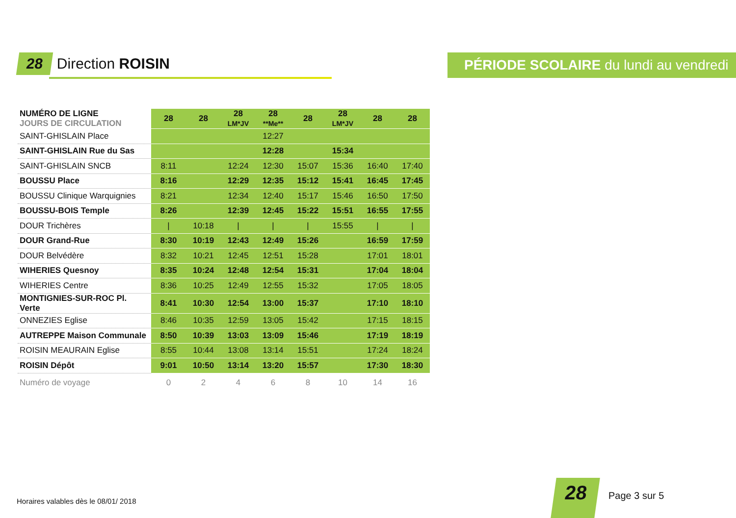28 Direction ROISIN
PÉRIODE SCOLAIRE du lundi au vendredi
| NUMÉRO DE LIGNE JOURS DE CIRCULATION | 28 | 28 | 28 LM*JV | 28 **Me** | 28 | 28 LM*JV | 28 | 28 |
| SAINT-GHISLAIN Place | | | | 12:27 | | | | |
| SAINT-GHISLAIN Rue du Sas | | | | 12:28 | | 15:34 | | |
| SAINT-GHISLAIN SNCB | 8:11 | | 12:24 | 12:30 | 15:07 | 15:36 | 16:40 | 17:40 |
| BOUSSU Place | 8:16 | | 12:29 | 12:35 | 15:12 | 15:41 | 16:45 | 17:45 |
| BOUSSU Clinique Warquignies | 8:21 | | 12:34 | 12:40 | 15:17 | 15:46 | 16:50 | 17:50 |
| BOUSSU-BOIS Temple | 8:26 | | 12:39 | 12:45 | 15:22 | 15:51 | 16:55 | 17:55 |
| DOUR Trichères | / | 10:18 | / | / | / | 15:55 | / | / |
| DOUR Grand-Rue | 8:30 | 10:19 | 12:43 | 12:49 | 15:26 | | 16:59 | 17:59 |
| DOUR Belvédère | 8:32 | 10:21 | 12:45 | 12:51 | 15:28 | | 17:01 | 18:01 |
| WIHERIES Quesnoy | 8:35 | 10:24 | 12:48 | 12:54 | 15:31 | | 17:04 | 18:04 |
| WIHERIES Centre | 8:36 | 10:25 | 12:49 | 12:55 | 15:32 | | 17:05 | 18:05 |
| MONTIGNIES-SUR-ROC Pl. Verte | 8:41 | 10:30 | 12:54 | 13:00 | 15:37 | | 17:10 | 18:10 |
| ONNEZIES Eglise | 8:46 | 10:35 | 12:59 | 13:05 | 15:42 | | 17:15 | 18:15 |
| AUTREPPE Maison Communale | 8:50 | 10:39 | 13:03 | 13:09 | 15:46 | | 17:19 | 18:19 |
| ROISIN MEAURAIN Eglise | 8:55 | 10:44 | 13:08 | 13:14 | 15:51 | | 17:24 | 18:24 |
| ROISIN Dépôt | 9:01 | 10:50 | 13:14 | 13:20 | 15:57 | | 17:30 | 18:30 |
| Numéro de voyage | 0 | 2 | 4 | 6 | 8 | 10 | 14 | 16 |
Horaires valables dès le 08/01/ 2018
28 Page 3 sur 5